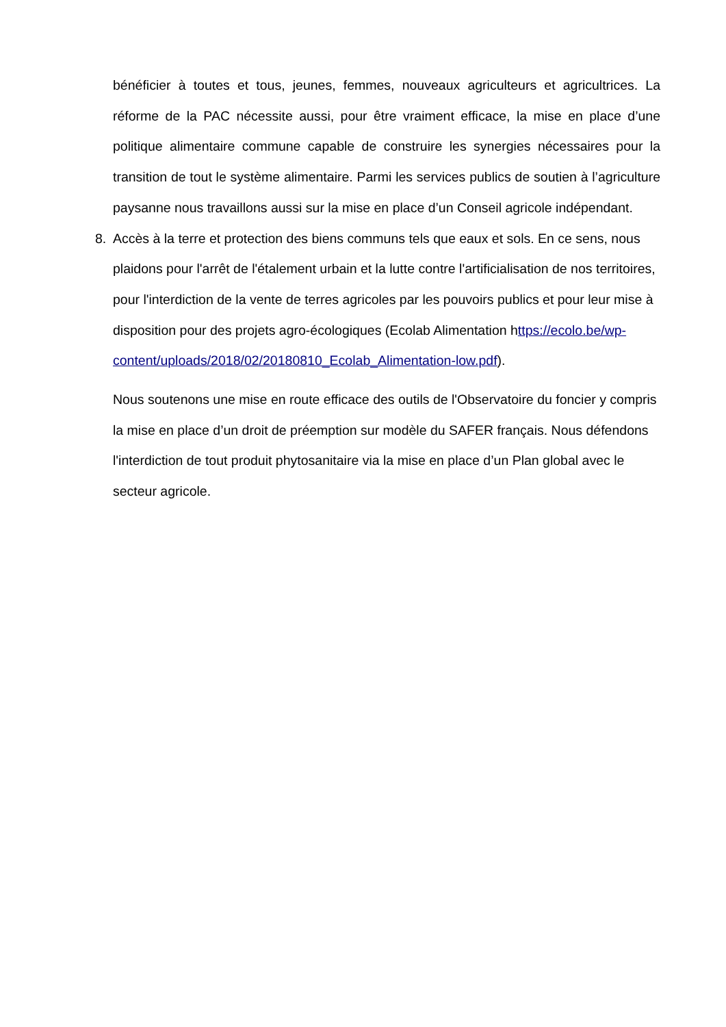bénéficier à toutes et tous, jeunes, femmes, nouveaux agriculteurs et agricultrices. La réforme de la PAC nécessite aussi, pour être vraiment efficace, la mise en place d’une politique alimentaire commune capable de construire les synergies nécessaires pour la transition de tout le système alimentaire. Parmi les services publics de soutien à l’agriculture paysanne nous travaillons aussi sur la mise en place d’un Conseil agricole indépendant.
8. Accès à la terre et protection des biens communs tels que eaux et sols. En ce sens, nous plaidons pour l'arrêt de l'étalement urbain et la lutte contre l'artificialisation de nos territoires, pour l'interdiction de la vente de terres agricoles par les pouvoirs publics et pour leur mise à disposition pour des projets agro-écologiques (Ecolab Alimentation https://ecolo.be/wp-
content/uploads/2018/02/20180810_Ecolab_Alimentation-low.pdf).
Nous soutenons une mise en route efficace des outils de l'Observatoire du foncier y compris la mise en place d’un droit de préemption sur modèle du SAFER français. Nous défendons l'interdiction de tout produit phytosanitaire via la mise en place d’un Plan global avec le secteur agricole.